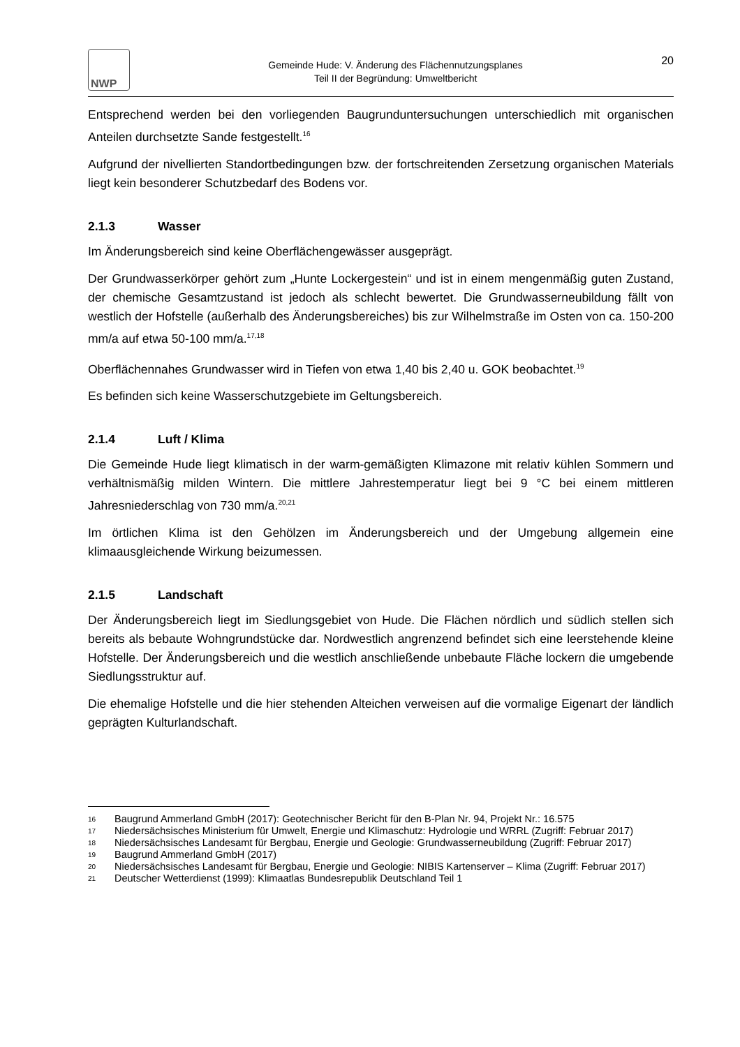NWP
Gemeinde Hude: V. Änderung des Flächennutzungsplanes
Teil II der Begründung: Umweltbericht
20
Entsprechend werden bei den vorliegenden Baugrunduntersuchungen unterschiedlich mit organischen Anteilen durchsetzte Sande festgestellt.<sup>16</sup>
Aufgrund der nivellierten Standortbedingungen bzw. der fortschreitenden Zersetzung organischen Materials liegt kein besonderer Schutzbedarf des Bodens vor.
2.1.3 Wasser
Im Änderungsbereich sind keine Oberflächengewässer ausgeprägt.
Der Grundwasserkörper gehört zum „Hunte Lockergestein“ und ist in einem mengenmäßig guten Zustand, der chemische Gesamtzustand ist jedoch als schlecht bewertet. Die Grundwasserneubildung fällt von westlich der Hofstelle (außerhalb des Änderungsbereiches) bis zur Wilhelmstraße im Osten von ca. 150-200 mm/a auf etwa 50-100 mm/a.<sup>17,18</sup>
Oberflächennahes Grundwasser wird in Tiefen von etwa 1,40 bis 2,40 u. GOK beobachtet.<sup>19</sup>
Es befinden sich keine Wasserschutzgebiete im Geltungsbereich.
2.1.4 Luft / Klima
Die Gemeinde Hude liegt klimatisch in der warm-gemäßigten Klimazone mit relativ kühlen Sommern und verhältnismäßig milden Wintern. Die mittlere Jahrestemperatur liegt bei 9 °C bei einem mittleren Jahresniederschlag von 730 mm/a.<sup>20,21</sup>
Im örtlichen Klima ist den Gehölzen im Änderungsbereich und der Umgebung allgemein eine klimaausgleichende Wirkung beizumessen.
2.1.5 Landschaft
Der Änderungsbereich liegt im Siedlungsgebiet von Hude. Die Flächen nördlich und südlich stellen sich bereits als bebaute Wohngrundstücke dar. Nordwestlich angrenzend befindet sich eine leerstehende kleine Hofstelle. Der Änderungsbereich und die westlich anschließende unbebaute Fläche lockern die umgebende Siedlungsstruktur auf.
Die ehemalige Hofstelle und die hier stehenden Alteichen verweisen auf die vormalige Eigenart der ländlich geprägten Kulturlandschaft.
16 Baugrund Ammerland GmbH (2017): Geotechnischer Bericht für den B-Plan Nr. 94, Projekt Nr.: 16.575
17 Niedersächsisches Ministerium für Umwelt, Energie und Klimaschutz: Hydrologie und WRRL (Zugriff: Februar 2017)
18 Niedersächsisches Landesamt für Bergbau, Energie und Geologie: Grundwasserneubildung (Zugriff: Februar 2017)
19 Baugrund Ammerland GmbH (2017)
20 Niedersächsisches Landesamt für Bergbau, Energie und Geologie: NIBIS Kartenserver – Klima (Zugriff: Februar 2017)
21 Deutscher Wetterdienst (1999): Klimaatlas Bundesrepublik Deutschland Teil 1